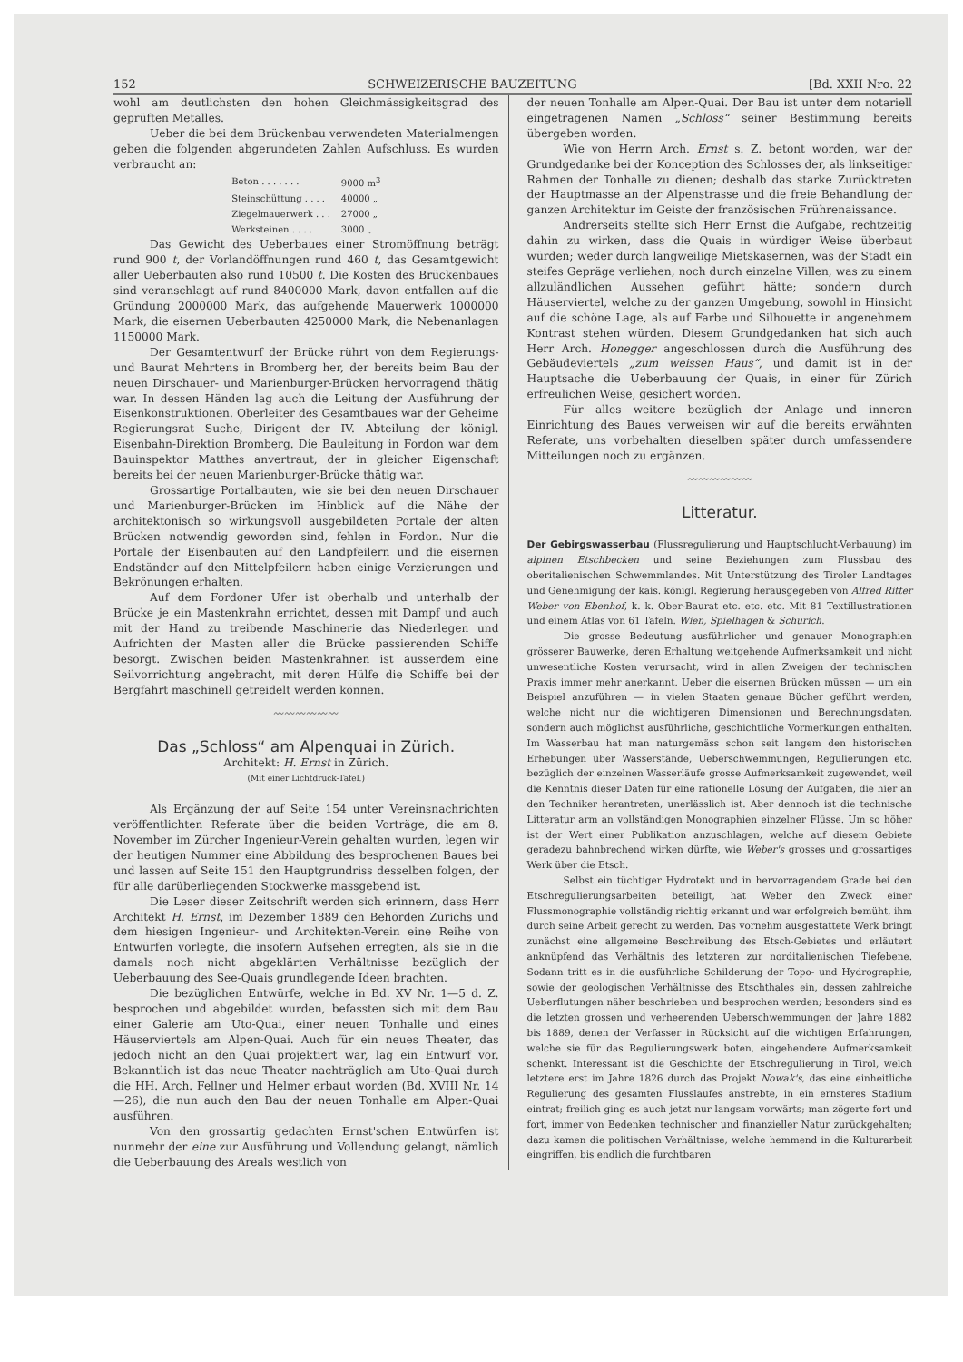152 SCHWEIZERISCHE BAUZEITUNG [Bd. XXII Nro. 22
wohl am deutlichsten den hohen Gleichmässigkeitsgrad des geprüften Metalles.
Ueber die bei dem Brückenbau verwendeten Materialmengen geben die folgenden abgerundeten Zahlen Aufschluss. Es wurden verbraucht an:
| Beton . . . . . . . | 9000 m<sup>3</sup> |
| Steinschüttung . . . . | 40000 „ |
| Ziegelmauerwerk . . . | 27000 „ |
| Werksteinen . . . . | 3000 „ |
Das Gewicht des Ueberbaues einer Stromöffnung beträgt rund 900 t, der Vorlandöffnungen rund 460 t, das Gesamtgewicht aller Ueberbauten also rund 10500 t. Die Kosten des Brückenbaues sind veranschlagt auf rund 8400000 Mark, davon entfallen auf die Gründung 2000000 Mark, das aufgehende Mauerwerk 1000000 Mark, die eisernen Ueberbauten 4250000 Mark, die Nebenanlagen 1150000 Mark.
Der Gesamtentwurf der Brücke rührt von dem Regierungs- und Baurat Mehrtens in Bromberg her, der bereits beim Bau der neuen Dirschauer- und Marienburger-Brücken hervorragend thätig war. In dessen Händen lag auch die Leitung der Ausführung der Eisenkonstruktionen. Oberleiter des Gesamtbaues war der Geheime Regierungsrat Suche, Dirigent der IV. Abteilung der königl. Eisenbahn-Direktion Bromberg. Die Bauleitung in Fordon war dem Bauinspektor Matthes anvertraut, der in gleicher Eigenschaft bereits bei der neuen Marienburger-Brücke thätig war.
Grossartige Portalbauten, wie sie bei den neuen Dirschauer und Marienburger-Brücken im Hinblick auf die Nähe der architektonisch so wirkungsvoll ausgebildeten Portale der alten Brücken notwendig geworden sind, fehlen in Fordon. Nur die Portale der Eisenbauten auf den Landpfeilern und die eisernen Endständer auf den Mittelpfeilern haben einige Verzierungen und Bekrönungen erhalten.
Auf dem Fordoner Ufer ist oberhalb und unterhalb der Brücke je ein Mastenkrahn errichtet, dessen mit Dampf und auch mit der Hand zu treibende Maschinerie das Niederlegen und Aufrichten der Masten aller die Brücke passierenden Schiffe besorgt. Zwischen beiden Mastenkrahnen ist ausserdem eine Seilvorrichtung angebracht, mit deren Hülfe die Schiffe bei der Bergfahrt maschinell getreidelt werden können.
〰〰〰〰〰〰
Das „Schloss“ am Alpenquai in Zürich.
Architekt: H. Ernst in Zürich.
(Mit einer Lichtdruck-Tafel.)
Als Ergänzung der auf Seite 154 unter Vereinsnachrichten veröffentlichten Referate über die beiden Vorträge, die am 8. November im Zürcher Ingenieur-Verein gehalten wurden, legen wir der heutigen Nummer eine Abbildung des besprochenen Baues bei und lassen auf Seite 151 den Hauptgrundriss desselben folgen, der für alle darüberliegenden Stockwerke massgebend ist.
Die Leser dieser Zeitschrift werden sich erinnern, dass Herr Architekt H. Ernst, im Dezember 1889 den Behörden Zürichs und dem hiesigen Ingenieur- und Architekten-Verein eine Reihe von Entwürfen vorlegte, die insofern Aufsehen erregten, als sie in die damals noch nicht abgeklärten Verhältnisse bezüglich der Ueberbauung des See-Quais grundlegende Ideen brachten.
Die bezüglichen Entwürfe, welche in Bd. XV Nr. 1—5 d. Z. besprochen und abgebildet wurden, befassten sich mit dem Bau einer Galerie am Uto-Quai, einer neuen Tonhalle und eines Häuserviertels am Alpen-Quai. Auch für ein neues Theater, das jedoch nicht an den Quai projektiert war, lag ein Entwurf vor. Bekanntlich ist das neue Theater nachträglich am Uto-Quai durch die HH. Arch. Fellner und Helmer erbaut worden (Bd. XVIII Nr. 14—26), die nun auch den Bau der neuen Tonhalle am Alpen-Quai ausführen.
Von den grossartig gedachten Ernst'schen Entwürfen ist nunmehr der eine zur Ausführung und Vollendung gelangt, nämlich die Ueberbauung des Areals westlich von
der neuen Tonhalle am Alpen-Quai. Der Bau ist unter dem notariell eingetragenen Namen „Schloss“ seiner Bestimmung bereits übergeben worden.
Wie von Herrn Arch. Ernst s. Z. betont worden, war der Grundgedanke bei der Konception des Schlosses der, als linkseitiger Rahmen der Tonhalle zu dienen; deshalb das starke Zurücktreten der Hauptmasse an der Alpenstrasse und die freie Behandlung der ganzen Architektur im Geiste der französischen Frührenaissance.
Andrerseits stellte sich Herr Ernst die Aufgabe, rechtzeitig dahin zu wirken, dass die Quais in würdiger Weise überbaut würden; weder durch langweilige Mietskasernen, was der Stadt ein steifes Gepräge verliehen, noch durch einzelne Villen, was zu einem allzuländlichen Aussehen geführt hätte; sondern durch Häuserviertel, welche zu der ganzen Umgebung, sowohl in Hinsicht auf die schöne Lage, als auf Farbe und Silhouette in angenehmem Kontrast stehen würden. Diesem Grundgedanken hat sich auch Herr Arch. Honegger angeschlossen durch die Ausführung des Gebäudeviertels „zum weissen Haus“, und damit ist in der Hauptsache die Ueberbauung der Quais, in einer für Zürich erfreulichen Weise, gesichert worden.
Für alles weitere bezüglich der Anlage und inneren Einrichtung des Baues verweisen wir auf die bereits erwähnten Referate, uns vorbehalten dieselben später durch umfassendere Mitteilungen noch zu ergänzen.
〰〰〰〰〰〰
Litteratur.
Der Gebirgswasserbau (Flussregulierung und Hauptschlucht-Verbauung) im alpinen Etschbecken und seine Beziehungen zum Flussbau des oberitalienischen Schwemmlandes. Mit Unterstützung des Tiroler Landtages und Genehmigung der kais. königl. Regierung herausgegeben von Alfred Ritter Weber von Ebenhof, k. k. Ober-Baurat etc. etc. etc. Mit 81 Textillustrationen und einem Atlas von 61 Tafeln. Wien, Spielhagen & Schurich.
Die grosse Bedeutung ausführlicher und genauer Monographien grösserer Bauwerke, deren Erhaltung weitgehende Aufmerksamkeit und nicht unwesentliche Kosten verursacht, wird in allen Zweigen der technischen Praxis immer mehr anerkannt. Ueber die eisernen Brücken müssen — um ein Beispiel anzuführen — in vielen Staaten genaue Bücher geführt werden, welche nicht nur die wichtigeren Dimensionen und Berechnungsdaten, sondern auch möglichst ausführliche, geschichtliche Vormerkungen enthalten. Im Wasserbau hat man naturgemäss schon seit langem den historischen Erhebungen über Wasserstände, Ueberschwemmungen, Regulierungen etc. bezüglich der einzelnen Wasserläufe grosse Aufmerksamkeit zugewendet, weil die Kenntnis dieser Daten für eine rationelle Lösung der Aufgaben, die hier an den Techniker herantreten, unerlässlich ist. Aber dennoch ist die technische Litteratur arm an vollständigen Monographien einzelner Flüsse. Um so höher ist der Wert einer Publikation anzuschlagen, welche auf diesem Gebiete geradezu bahnbrechend wirken dürfte, wie Weber's grosses und grossartiges Werk über die Etsch.
Selbst ein tüchtiger Hydrotekt und in hervorragendem Grade bei den Etschregulierungsarbeiten beteiligt, hat Weber den Zweck einer Flussmonographie vollständig richtig erkannt und war erfolgreich bemüht, ihm durch seine Arbeit gerecht zu werden. Das vornehm ausgestattete Werk bringt zunächst eine allgemeine Beschreibung des Etsch-Gebietes und erläutert anknüpfend das Verhältnis des letzteren zur norditalienischen Tiefebene. Sodann tritt es in die ausführliche Schilderung der Topo- und Hydrographie, sowie der geologischen Verhältnisse des Etschthales ein, dessen zahlreiche Ueberflutungen näher beschrieben und besprochen werden; besonders sind es die letzten grossen und verheerenden Ueberschwemmungen der Jahre 1882 bis 1889, denen der Verfasser in Rücksicht auf die wichtigen Erfahrungen, welche sie für das Regulierungswerk boten, eingehendere Aufmerksamkeit schenkt. Interessant ist die Geschichte der Etschregulierung in Tirol, welch letztere erst im Jahre 1826 durch das Projekt Nowak's, das eine einheitliche Regulierung des gesamten Flusslaufes anstrebte, in ein ernsteres Stadium eintrat; freilich ging es auch jetzt nur langsam vorwärts; man zögerte fort und fort, immer von Bedenken technischer und finanzieller Natur zurückgehalten; dazu kamen die politischen Verhältnisse, welche hemmend in die Kulturarbeit eingriffen, bis endlich die furchtbaren